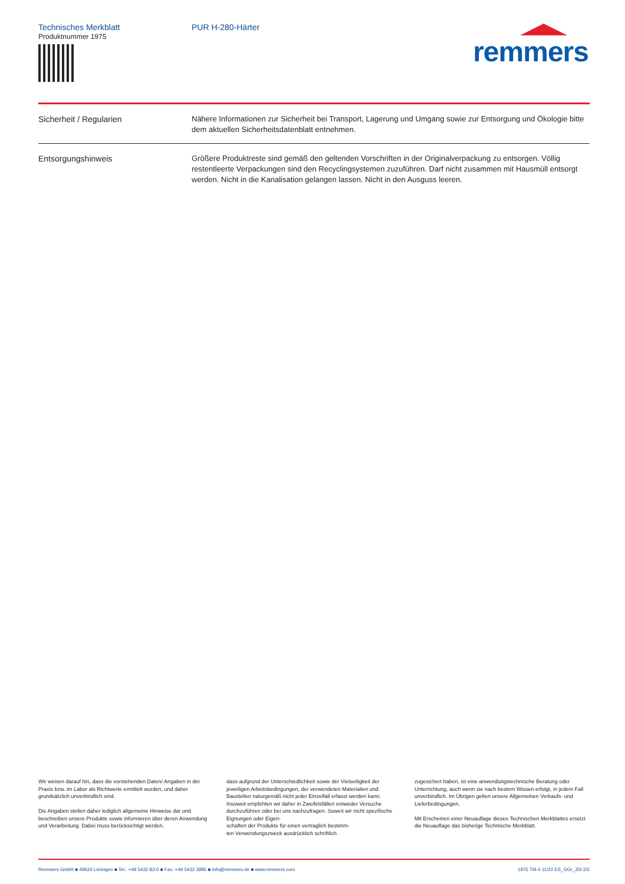Technisches Merkblatt
Produktnummer 1975
PUR H-280-Härter
remmers
Sicherheit / Regularien Nähere Informationen zur Sicherheit bei Transport, Lagerung und Umgang sowie zur Entsorgung und Ökologie bitte dem aktuellen Sicherheitsdatenblatt entnehmen.
Entsorgungshinweis Größere Produktreste sind gemäß den geltenden Vorschriften in der Originalverpackung zu entsorgen. Völlig restentleerte Verpackungen sind den Recyclingsystemen zuzuführen. Darf nicht zusammen mit Hausmüll entsorgt werden. Nicht in die Kanalisation gelangen lassen. Nicht in den Ausguss leeren.
Wir weisen darauf hin, dass die vorstehenden Daten/ Angaben in der Praxis bzw. im Labor als Richtwerte ermittelt wurden, und daher grundsätzlich unverbindlich sind.
Die Angaben stellen daher lediglich allgemeine Hinweise dar und beschreiben unsere Produkte sowie informieren über deren Anwendung und Verarbeitung. Dabei muss berücksichtigt werden,
dass aufgrund der Unterschiedlichkeit sowie der Vielseitigkeit der jeweiligen Arbeitsbedingungen, der verwendeten Materialien und Baustellen naturgemäß nicht jeder Einzelfall erfasst werden kann. Insoweit empfehlen wir daher in Zweifelsfällen entweder Versuche durchzuführen oder bei uns nachzufragen. Soweit wir nicht spezifische Eignungen oder Eigen-
schaften der Produkte für einen vertraglich bestimm-
ten Verwendungszweck ausdrücklich schriftlich
zugesichert haben, ist eine anwendungstechnische Beratung oder Unterrichtung, auch wenn sie nach bestem Wissen erfolgt, in jedem Fall unverbindlich. Im Übrigen gelten unsere Allgemeinen Verkaufs- und Lieferbedingungen.
Mit Erscheinen einer Neuauflage dieses Technischen Merkblattes ersetzt die Neuauflage das bisherige Technische Merkblatt.
Remmers GmbH ■ 49624 Löningen ■ Tel.: +49 5432 83-0 ■ Fax: +49 5432 3985 ■ info@remmers.de ■ www.remmers.com 1975 TM-4 11/22 ES_GGr_JDi 2/2